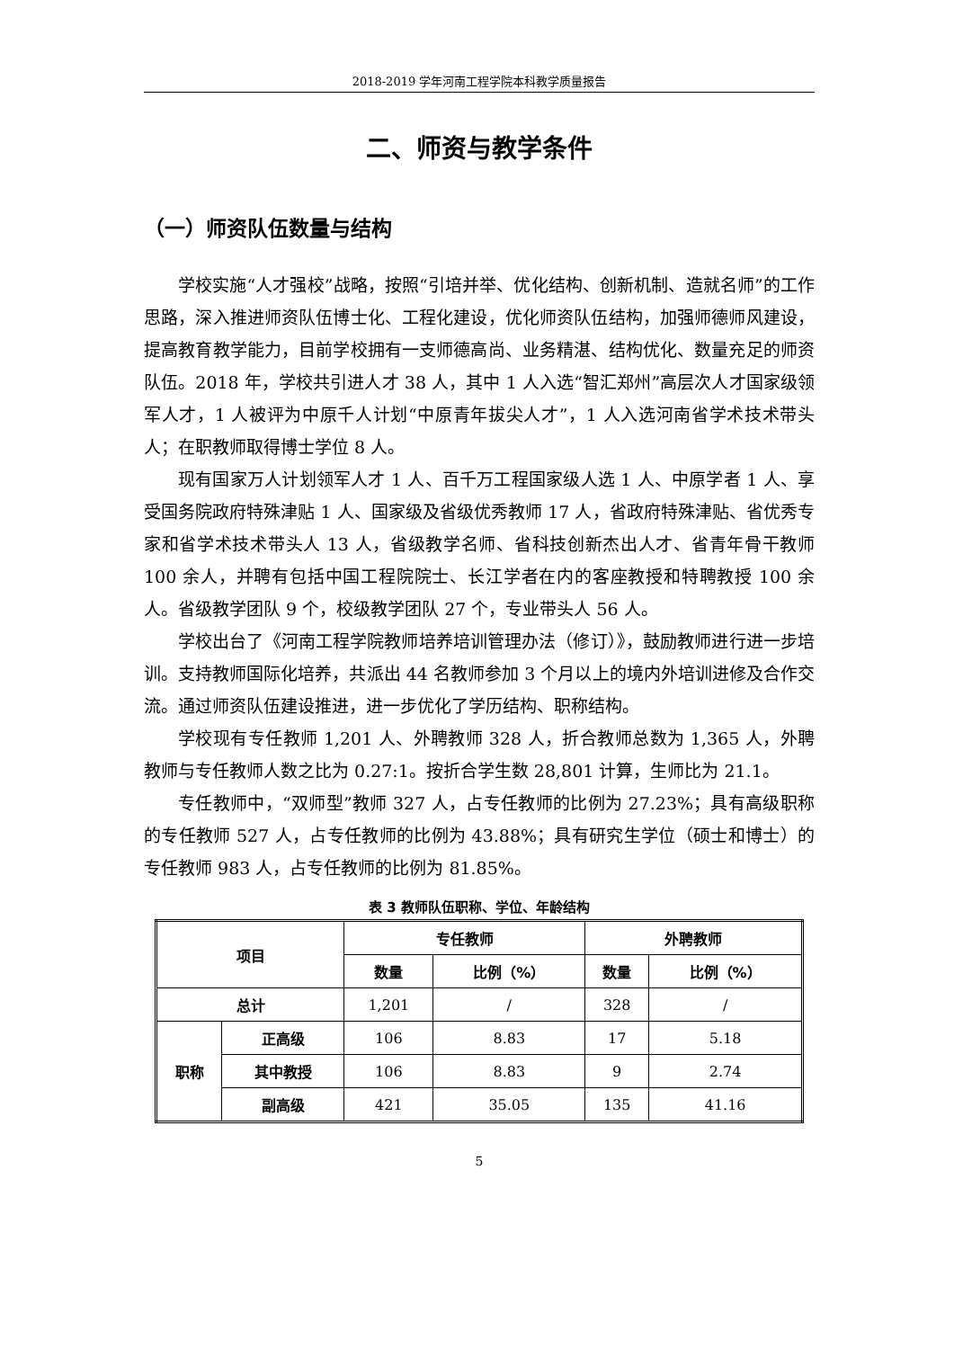2018-2019 学年河南工程学院本科教学质量报告
二、师资与教学条件
（一）师资队伍数量与结构
学校实施“人才强校”战略，按照“引培并举、优化结构、创新机制、造就名师”的工作思路，深入推进师资队伍博士化、工程化建设，优化师资队伍结构，加强师德师风建设，提高教育教学能力，目前学校拥有一支师德高尚、业务精湛、结构优化、数量充足的师资队伍。2018 年，学校共引进人才 38 人，其中 1 人入选“智汇郑州”高层次人才国家级领军人才，1 人被评为中原千人计划“中原青年拔尖人才”，1 人入选河南省学术技术带头人；在职教师取得博士学位 8 人。
现有国家万人计划领军人才 1 人、百千万工程国家级人选 1 人、中原学者 1 人、享受国务院政府特殊津贴 1 人、国家级及省级优秀教师 17 人，省政府特殊津贴、省优秀专家和省学术技术带头人 13 人，省级教学名师、省科技创新杰出人才、省青年骨干教师 100 余人，并聘有包括中国工程院院士、长江学者在内的客座教授和特聘教授 100 余人。省级教学团队 9 个，校级教学团队 27 个，专业带头人 56 人。
学校出台了《河南工程学院教师培养培训管理办法（修订）》，鼓励教师进行进一步培训。支持教师国际化培养，共派出 44 名教师参加 3 个月以上的境内外培训进修及合作交流。通过师资队伍建设推进，进一步优化了学历结构、职称结构。
学校现有专任教师 1,201 人、外聘教师 328 人，折合教师总数为 1,365 人，外聘教师与专任教师人数之比为 0.27:1。按折合学生数 28,801 计算，生师比为 21.1。
专任教师中，“双师型”教师 327 人，占专任教师的比例为 27.23%；具有高级职称的专任教师 527 人，占专任教师的比例为 43.88%；具有研究生学位（硕士和博士）的专任教师 983 人，占专任教师的比例为 81.85%。
表 3 教师队伍职称、学位、年龄结构
| 项目 | | 专任教师 | | 外聘教师 | |
| --- | --- | --- | --- | --- | --- |
| | | 数量 | 比例（%） | 数量 | 比例（%） |
| 总计 | | 1,201 | / | 328 | / |
| 职称 | 正高级 | 106 | 8.83 | 17 | 5.18 |
| | 其中教授 | 106 | 8.83 | 9 | 2.74 |
| | 副高级 | 421 | 35.05 | 135 | 41.16 |
5